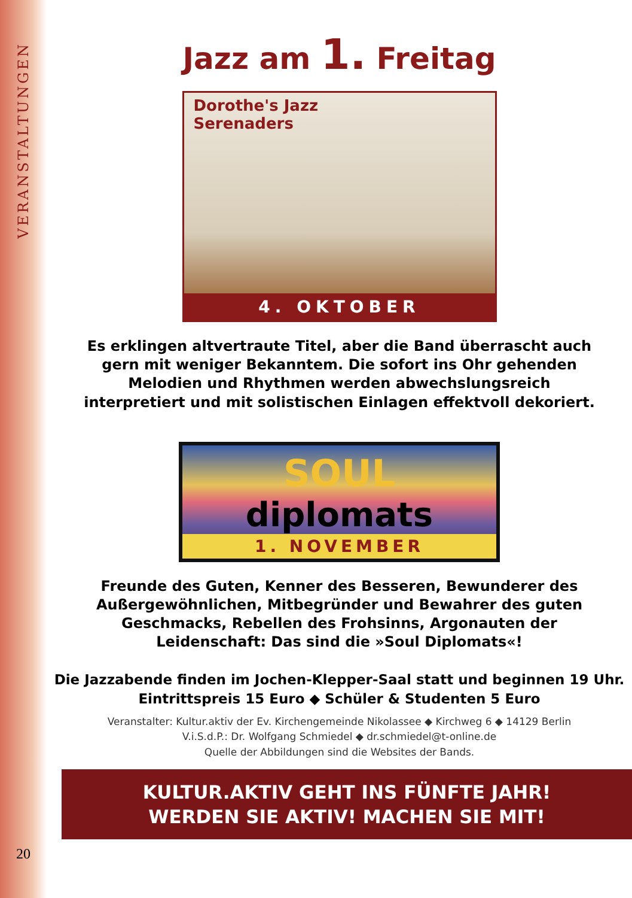VERANSTALTUNGEN
20
Jazz am 1. Freitag
Dorothe's Jazz
Serenaders
4. OKTOBER
Es erklingen altvertraute Titel, aber die Band überrascht auch gern mit weniger Bekanntem. Die sofort ins Ohr gehenden Melodien und Rhythmen werden abwechslungsreich interpretiert und mit solistischen Einlagen effektvoll dekoriert.
SOUL
diplomats
1. NOVEMBER
Freunde des Guten, Kenner des Besseren, Bewunderer des Außergewöhnlichen, Mitbegründer und Bewahrer des guten Geschmacks, Rebellen des Frohsinns, Argonauten der Leidenschaft: Das sind die »Soul Diplomats«!
Die Jazzabende finden im Jochen-Klepper-Saal statt und beginnen 19 Uhr.
Eintrittspreis 15 Euro ◆ Schüler & Studenten 5 Euro
Veranstalter: Kultur.aktiv der Ev. Kirchengemeinde Nikolassee ◆ Kirchweg 6 ◆ 14129 Berlin
V.i.S.d.P.: Dr. Wolfgang Schmiedel ◆ dr.schmiedel@t-online.de
Quelle der Abbildungen sind die Websites der Bands.
KULTUR.AKTIV GEHT INS FÜNFTE JAHR!
WERDEN SIE AKTIV! MACHEN SIE MIT!